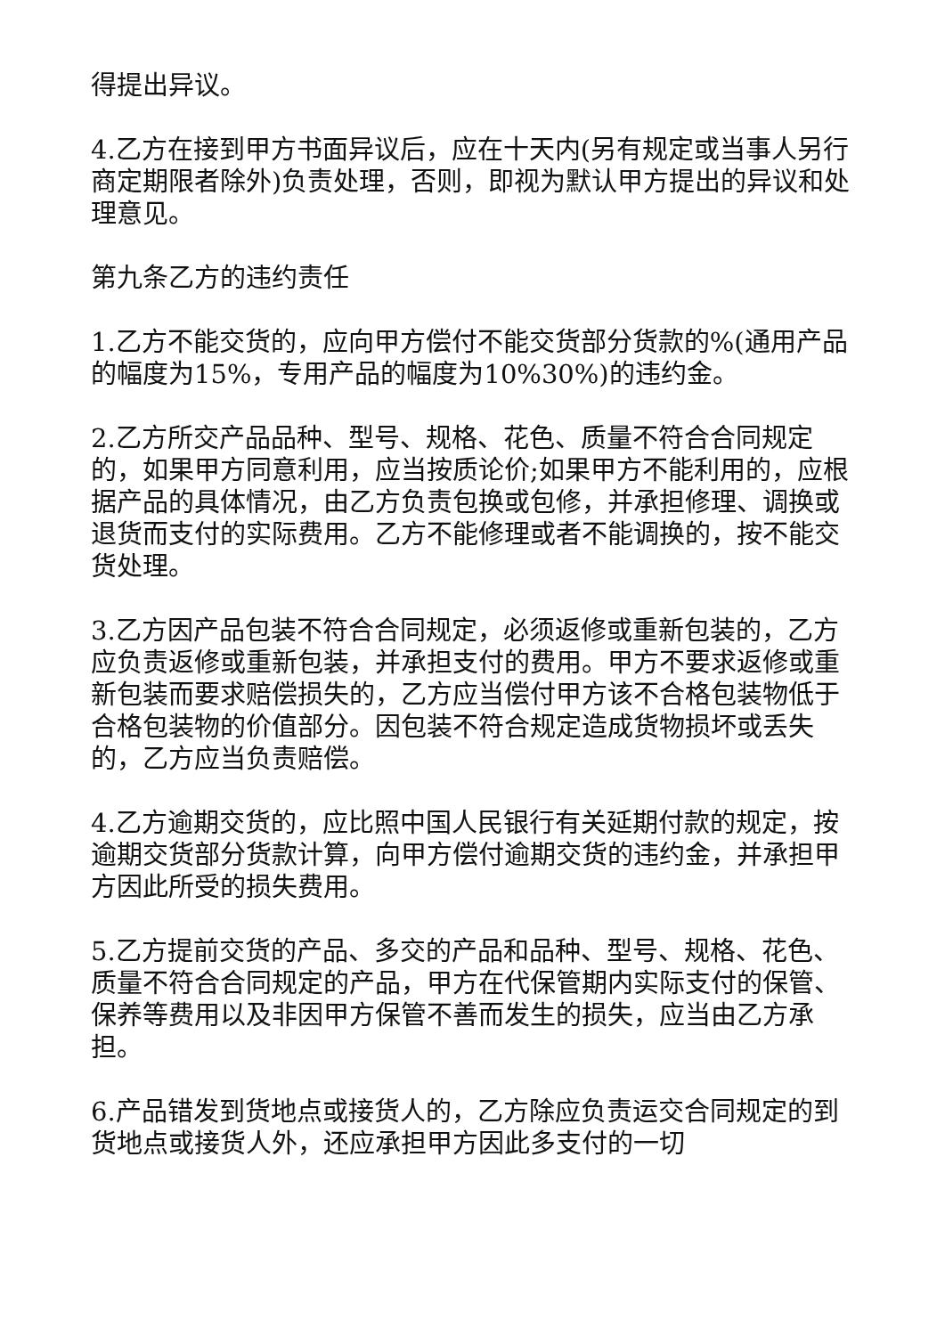得提出异议。
4.乙方在接到甲方书面异议后，应在十天内(另有规定或当事人另行商定期限者除外)负责处理，否则，即视为默认甲方提出的异议和处理意见。
第九条乙方的违约责任
1.乙方不能交货的，应向甲方偿付不能交货部分货款的%(通用产品的幅度为15%，专用产品的幅度为10%30%)的违约金。
2.乙方所交产品品种、型号、规格、花色、质量不符合合同规定的，如果甲方同意利用，应当按质论价;如果甲方不能利用的，应根据产品的具体情况，由乙方负责包换或包修，并承担修理、调换或退货而支付的实际费用。乙方不能修理或者不能调换的，按不能交货处理。
3.乙方因产品包装不符合合同规定，必须返修或重新包装的，乙方应负责返修或重新包装，并承担支付的费用。甲方不要求返修或重新包装而要求赔偿损失的，乙方应当偿付甲方该不合格包装物低于合格包装物的价值部分。因包装不符合规定造成货物损坏或丢失的，乙方应当负责赔偿。
4.乙方逾期交货的，应比照中国人民银行有关延期付款的规定，按逾期交货部分货款计算，向甲方偿付逾期交货的违约金，并承担甲方因此所受的损失费用。
5.乙方提前交货的产品、多交的产品和品种、型号、规格、花色、质量不符合合同规定的产品，甲方在代保管期内实际支付的保管、保养等费用以及非因甲方保管不善而发生的损失，应当由乙方承担。
6.产品错发到货地点或接货人的，乙方除应负责运交合同规定的到货地点或接货人外，还应承担甲方因此多支付的一切